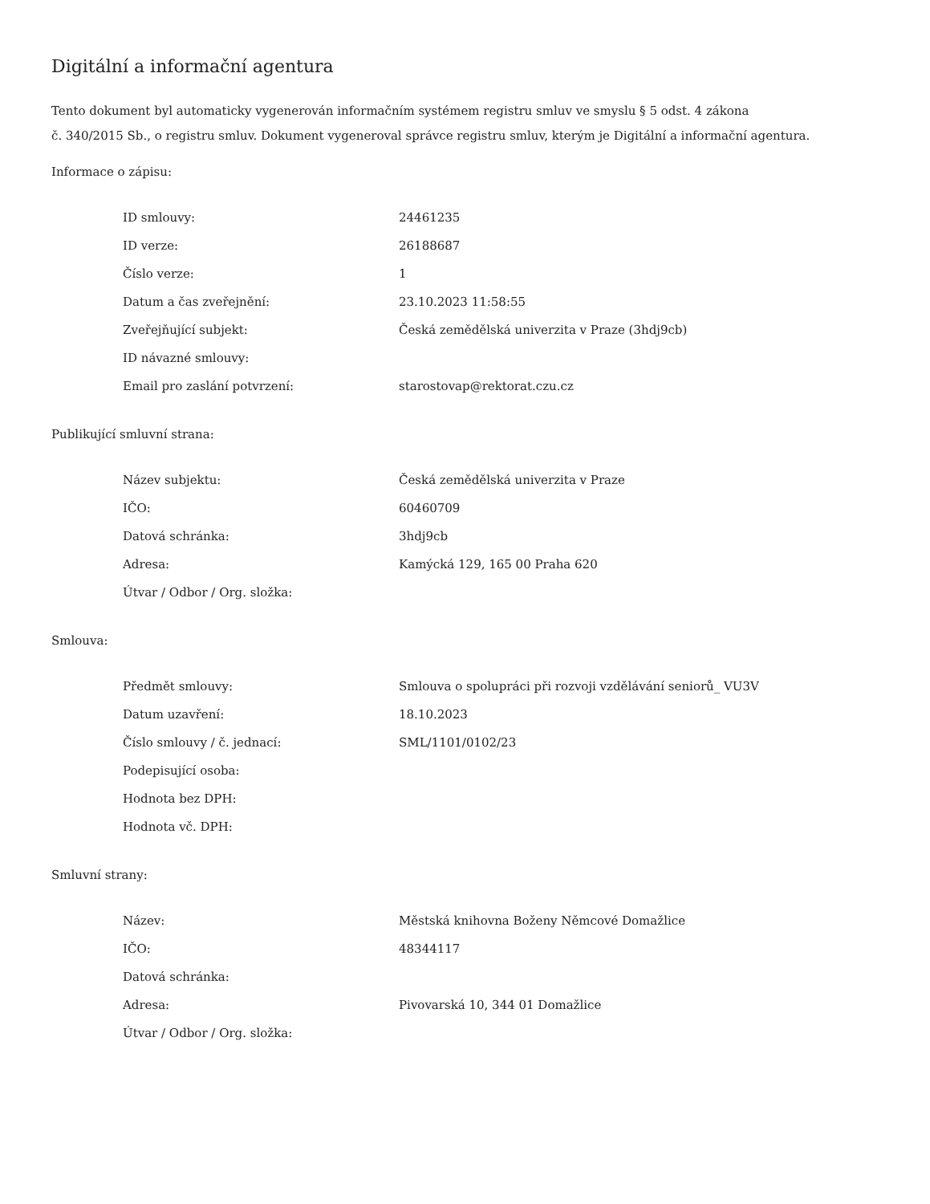Digitální a informační agentura
Tento dokument byl automaticky vygenerován informačním systémem registru smluv ve smyslu § 5 odst. 4 zákona
č. 340/2015 Sb., o registru smluv. Dokument vygeneroval správce registru smluv, kterým je Digitální a informační agentura.
Informace o zápisu:
| ID smlouvy: | 24461235 |
| ID verze: | 26188687 |
| Číslo verze: | 1 |
| Datum a čas zveřejnění: | 23.10.2023 11:58:55 |
| Zveřejňující subjekt: | Česká zemědělská univerzita v Praze (3hdj9cb) |
| ID návazné smlouvy: | |
| Email pro zaslání potvrzení: | starostovap@rektorat.czu.cz |
Publikující smluvní strana:
| Název subjektu: | Česká zemědělská univerzita v Praze |
| IČO: | 60460709 |
| Datová schránka: | 3hdj9cb |
| Adresa: | Kamýcká 129, 165 00 Praha 620 |
| Útvar / Odbor / Org. složka: | |
Smlouva:
| Předmět smlouvy: | Smlouva o spolupráci při rozvoji vzdělávání seniorů_ VU3V |
| Datum uzavření: | 18.10.2023 |
| Číslo smlouvy / č. jednací: | SML/1101/0102/23 |
| Podepisující osoba: | |
| Hodnota bez DPH: | |
| Hodnota vč. DPH: | |
Smluvní strany:
| Název: | Městská knihovna Boženy Němcové Domažlice |
| IČO: | 48344117 |
| Datová schránka: | |
| Adresa: | Pivovarská 10, 344 01 Domažlice |
| Útvar / Odbor / Org. složka: | |